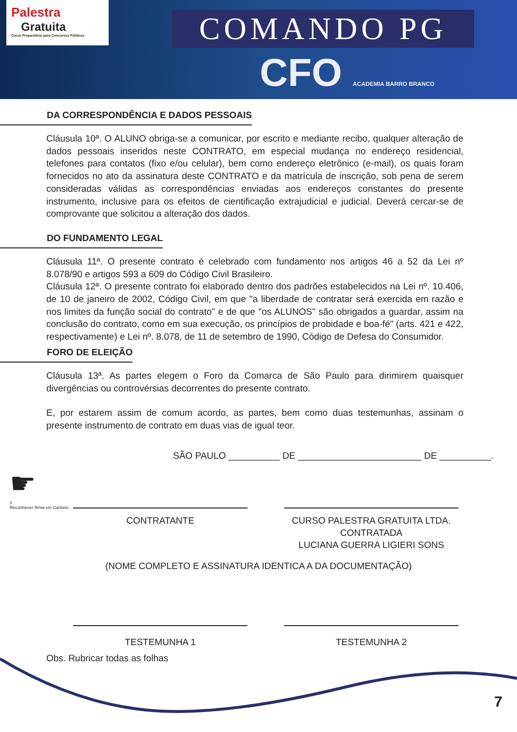Palestra
Gratuita
Curso Preparatório para Concursos Públicos
COMANDO PG
CFO ACADEMIA BARRO BRANCO
DA CORRESPONDÊNCIA E DADOS PESSOAIS
Cláusula 10ª. O ALUNO obriga-se a comunicar, por escrito e mediante recibo, qualquer alteração de dados pessoais inseridos neste CONTRATO, em especial mudança no endereço residencial, telefones para contatos (fixo e/ou celular), bem como endereço eletrônico (e-mail), os quais foram fornecidos no ato da assinatura deste CONTRATO e da matrícula de inscrição, sob pena de serem consideradas válidas as correspondências enviadas aos endereços constantes do presente instrumento, inclusive para os efeitos de cientificação extrajudicial e judicial. Deverá cercar-se de comprovante que solicitou a alteração dos dados.
DO FUNDAMENTO LEGAL
Cláusula 11ª. O presente contrato é celebrado com fundamento nos artigos 46 a 52 da Lei nº 8.078/90 e artigos 593 a 609 do Código Civil Brasileiro.
Cláusula 12ª. O presente contrato foi elaborado dentro dos padrões estabelecidos na Lei nº. 10.406, de 10 de janeiro de 2002, Código Civil, em que "a liberdade de contratar será exercida em razão e nos limites da função social do contrato" e de que "os ALUNOS" são obrigados a guardar, assim na conclusão do contrato, como em sua execução, os princípios de probidade e boa-fé" (arts. 421 e 422, respectivamente) e Lei nº. 8.078, de 11 de setembro de 1990, Código de Defesa do Consumidor.
FORO DE ELEIÇÃO
Cláusula 13ª. As partes elegem o Foro da Comarca de São Paulo para dirimirem quaisquer divergências ou controvérsias decorrentes do presente contrato.
E, por estarem assim de comum acordo, as partes, bem como duas testemunhas, assinam o presente instrumento de contrato em duas vias de igual teor.
SÃO PAULO __________ DE ________________________ DE __________.
☛
1
Reconhecer firma em Cartório.
CONTRATANTE CURSO PALESTRA GRATUITA LTDA.
CONTRATADA
LUCIANA GUERRA LIGIERI SONS
(NOME COMPLETO E ASSINATURA IDENTICA A DA DOCUMENTAÇÃO)
TESTEMUNHA 1 TESTEMUNHA 2
Obs. Rubricar todas as folhas
7